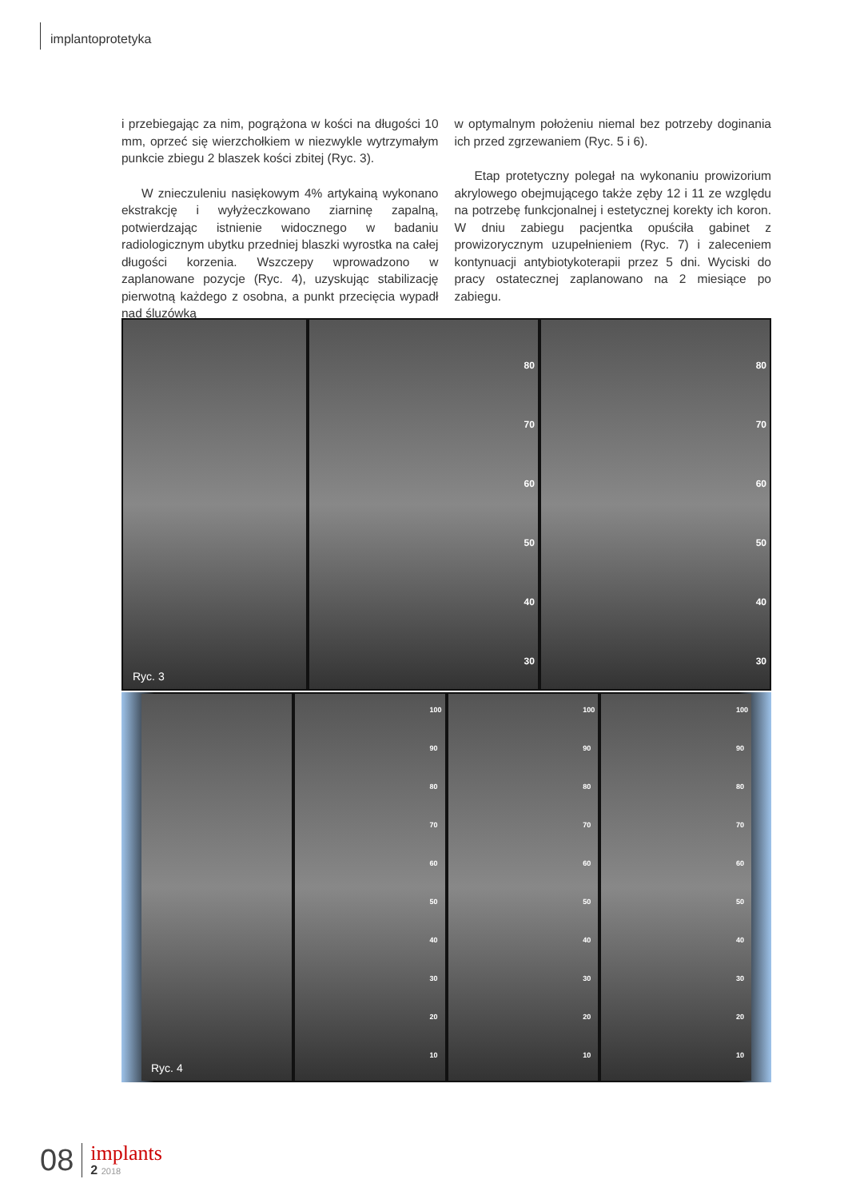implantoprotetyka
i przebiegając za nim, pogrążona w kości na długości 10 mm, oprzeć się wierzchołkiem w niezwykle wytrzymałym punkcie zbiegu 2 blaszek kości zbitej (Ryc. 3).
W znieczuleniu nasiękowym 4% artykainą wykonano ekstrakcję i wyłyżeczkowano ziarninę zapalną, potwierdzając istnienie widocznego w badaniu radiologicznym ubytku przedniej blaszki wyrostka na całej długości korzenia. Wszczepy wprowadzono w zaplanowane pozycje (Ryc. 4), uzyskując stabilizację pierwotną każdego z osobna, a punkt przecięcia wypadł nad śluzówką
w optymalnym położeniu niemal bez potrzeby doginania ich przed zgrzewaniem (Ryc. 5 i 6).
Etap protetyczny polegał na wykonaniu prowizorium akrylowego obejmującego także zęby 12 i 11 ze względu na potrzebę funkcjonalnej i estetycznej korekty ich koron. W dniu zabiegu pacjentka opuściła gabinet z prowizorycznym uzupełnieniem (Ryc. 7) i zaleceniem kontynuacji antybiotykoterapii przez 5 dni. Wyciski do pracy ostatecznej zaplanowano na 2 miesiące po zabiegu.
Ryc. 3
80
70
60
50
40
30
80
70
60
50
40
30
Ryc. 4
100
90
80
70
60
50
40
30
20
10
100
90
80
70
60
50
40
30
20
10
100
90
80
70
60
50
40
30
20
10
08
implants
2 2018